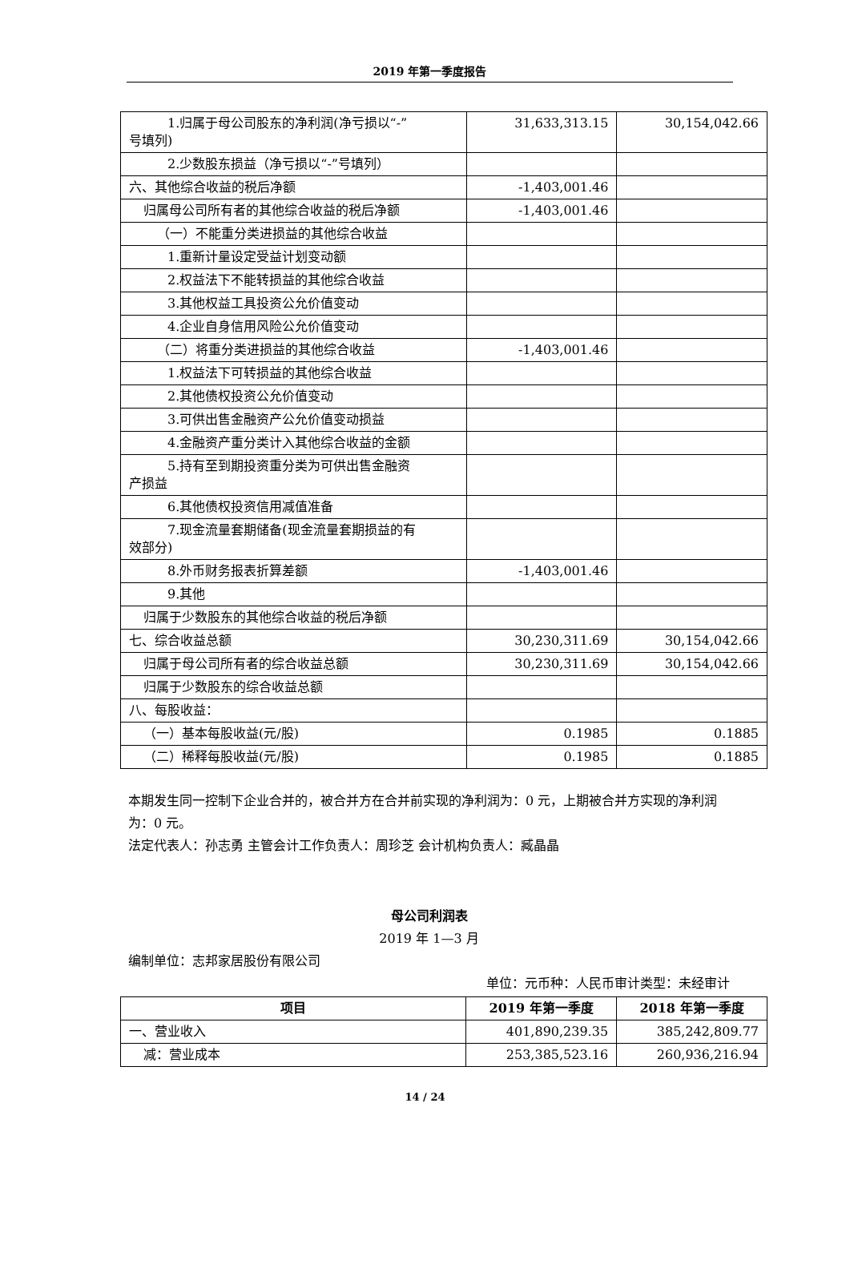2019 年第一季度报告
| 1.归属于母公司股东的净利润(净亏损以“-” 号填列) | 31,633,313.15 | 30,154,042.66 |
| 2.少数股东损益（净亏损以“-”号填列） | | |
| 六、其他综合收益的税后净额 | -1,403,001.46 | |
| 归属母公司所有者的其他综合收益的税后净额 | -1,403,001.46 | |
| （一）不能重分类进损益的其他综合收益 | | |
| 1.重新计量设定受益计划变动额 | | |
| 2.权益法下不能转损益的其他综合收益 | | |
| 3.其他权益工具投资公允价值变动 | | |
| 4.企业自身信用风险公允价值变动 | | |
| （二）将重分类进损益的其他综合收益 | -1,403,001.46 | |
| 1.权益法下可转损益的其他综合收益 | | |
| 2.其他债权投资公允价值变动 | | |
| 3.可供出售金融资产公允价值变动损益 | | |
| 4.金融资产重分类计入其他综合收益的金额 | | |
| 5.持有至到期投资重分类为可供出售金融资 产损益 | | |
| 6.其他债权投资信用减值准备 | | |
| 7.现金流量套期储备(现金流量套期损益的有 效部分) | | |
| 8.外币财务报表折算差额 | -1,403,001.46 | |
| 9.其他 | | |
| 归属于少数股东的其他综合收益的税后净额 | | |
| 七、综合收益总额 | 30,230,311.69 | 30,154,042.66 |
| 归属于母公司所有者的综合收益总额 | 30,230,311.69 | 30,154,042.66 |
| 归属于少数股东的综合收益总额 | | |
| 八、每股收益： | | |
| （一）基本每股收益(元/股) | 0.1985 | 0.1885 |
| （二）稀释每股收益(元/股) | 0.1985 | 0.1885 |
本期发生同一控制下企业合并的，被合并方在合并前实现的净利润为：0 元，上期被合并方实现的净利润为：0 元。
法定代表人：孙志勇 主管会计工作负责人：周珍芝 会计机构负责人：臧晶晶
母公司利润表
2019 年 1—3 月
编制单位：志邦家居股份有限公司
单位：元币种：人民币审计类型：未经审计
| 项目 | 2019 年第一季度 | 2018 年第一季度 |
| --- | --- | --- |
| 一、营业收入 | 401,890,239.35 | 385,242,809.77 |
| 减：营业成本 | 253,385,523.16 | 260,936,216.94 |
14 / 24